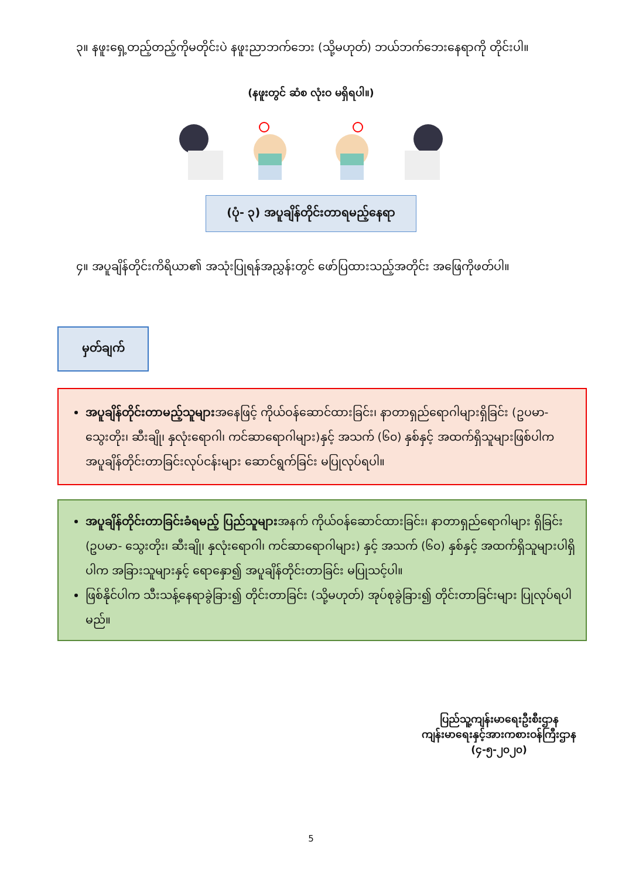၃။ နဖူးရှေ့တည့်တည့်ကိုမတိုင်းပဲ နဖူးညာဘက်ဘေး (သို့မဟုတ်) ဘယ်ဘက်ဘေးနေရာကို တိုင်းပါ။
(နဖူးတွင် ဆံစ လုံးဝ မရှိရပါ။)
(ပုံ- ၃) အပူချိန်တိုင်းတာရမည့်နေရာ
၄။ အပူချိန်တိုင်းကိရိယာ၏ အသုံးပြုရန်အညွှန်းတွင် ဖော်ပြထားသည့်အတိုင်း အဖြေကိုဖတ်ပါ။
မှတ်ချက်
အပူချိန်တိုင်းတာမည့်သူများအနေဖြင့် ကိုယ်ဝန်ဆောင်ထားခြင်း၊ နာတာရှည်ရောဂါများရှိခြင်း (ဥပမာ- သွေးတိုး၊ ဆီးချို၊ နှလုံးရောဂါ၊ ကင်ဆာရောဂါများ)နှင့် အသက် (၆၀) နှစ်နှင့် အထက်ရှိသူများဖြစ်ပါက အပူချိန်တိုင်းတာခြင်းလုပ်ငန်းများ ဆောင်ရွက်ခြင်း မပြုလုပ်ရပါ။
အပူချိန်တိုင်းတာခြင်းခံရမည့် ပြည်သူများအနက် ကိုယ်ဝန်ဆောင်ထားခြင်း၊ နာတာရှည်ရောဂါများ ရှိခြင်း (ဥပမာ- သွေးတိုး၊ ဆီးချို၊ နှလုံးရောဂါ၊ ကင်ဆာရောဂါများ) နှင့် အသက် (၆၀) နှစ်နှင့် အထက်ရှိသူများပါရှိပါက အခြားသူများနှင့် ရောနှော၍ အပူချိန်တိုင်းတာခြင်း မပြုသင့်ပါ။
ဖြစ်နိုင်ပါက သီးသန့်နေရာခွဲခြား၍ တိုင်းတာခြင်း (သို့မဟုတ်) အုပ်စုခွဲခြား၍ တိုင်းတာခြင်းများ ပြုလုပ်ရပါမည်။
ပြည်သူ့ကျန်းမာရေးဦးစီးဌာန
ကျန်းမာရေးနှင့်အားကစားဝန်ကြီးဌာန
(၄-၅-၂၀၂၀)
5